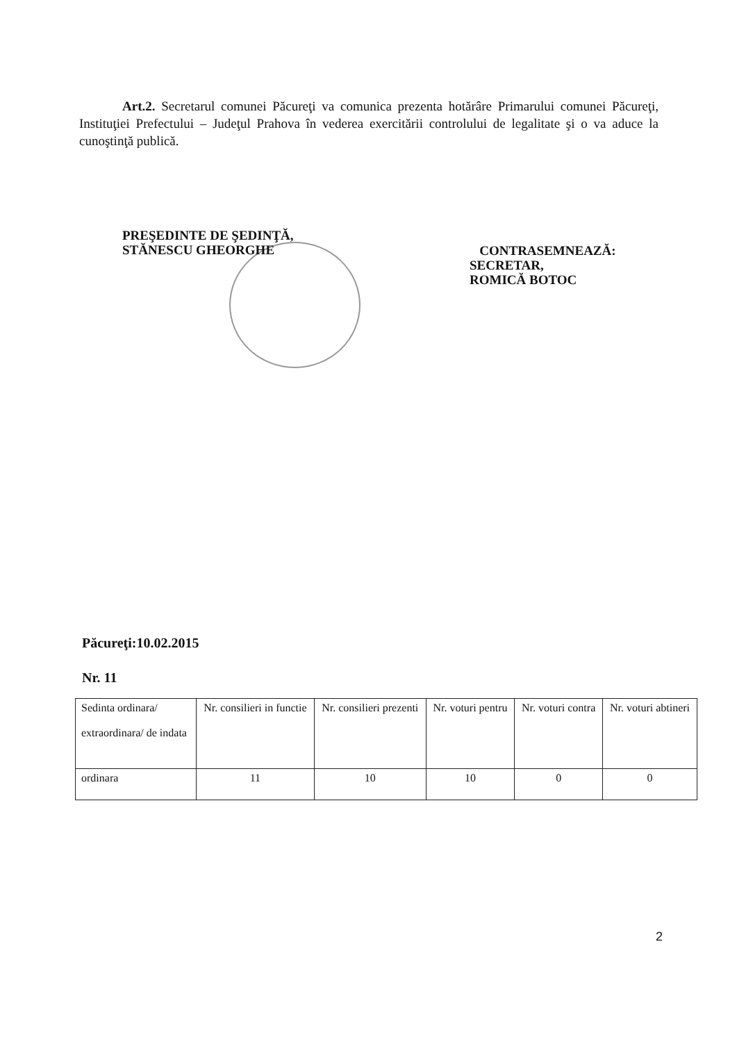Art.2. Secretarul comunei Păcureţi va comunica prezenta hotărâre Primarului comunei Păcureţi, Instituţiei Prefectului – Judeţul Prahova în vederea exercitării controlului de legalitate şi o va aduce la cunoştinţă publică.
PREŞEDINTE DE ŞEDINŢĂ,
STĂNESCU GHEORGHE
CONTRASEMNEAZĂ:
SECRETAR,
ROMICĂ BOTOC
Păcureţi:10.02.2015
Nr. 11
| Sedinta ordinara/ extraordinara/ de indata | Nr. consilieri in functie | Nr. consilieri prezenti | Nr. voturi pentru | Nr. voturi contra | Nr. voturi abtineri |
| --- | --- | --- | --- | --- | --- |
| ordinara | 11 | 10 | 10 | 0 | 0 |
2